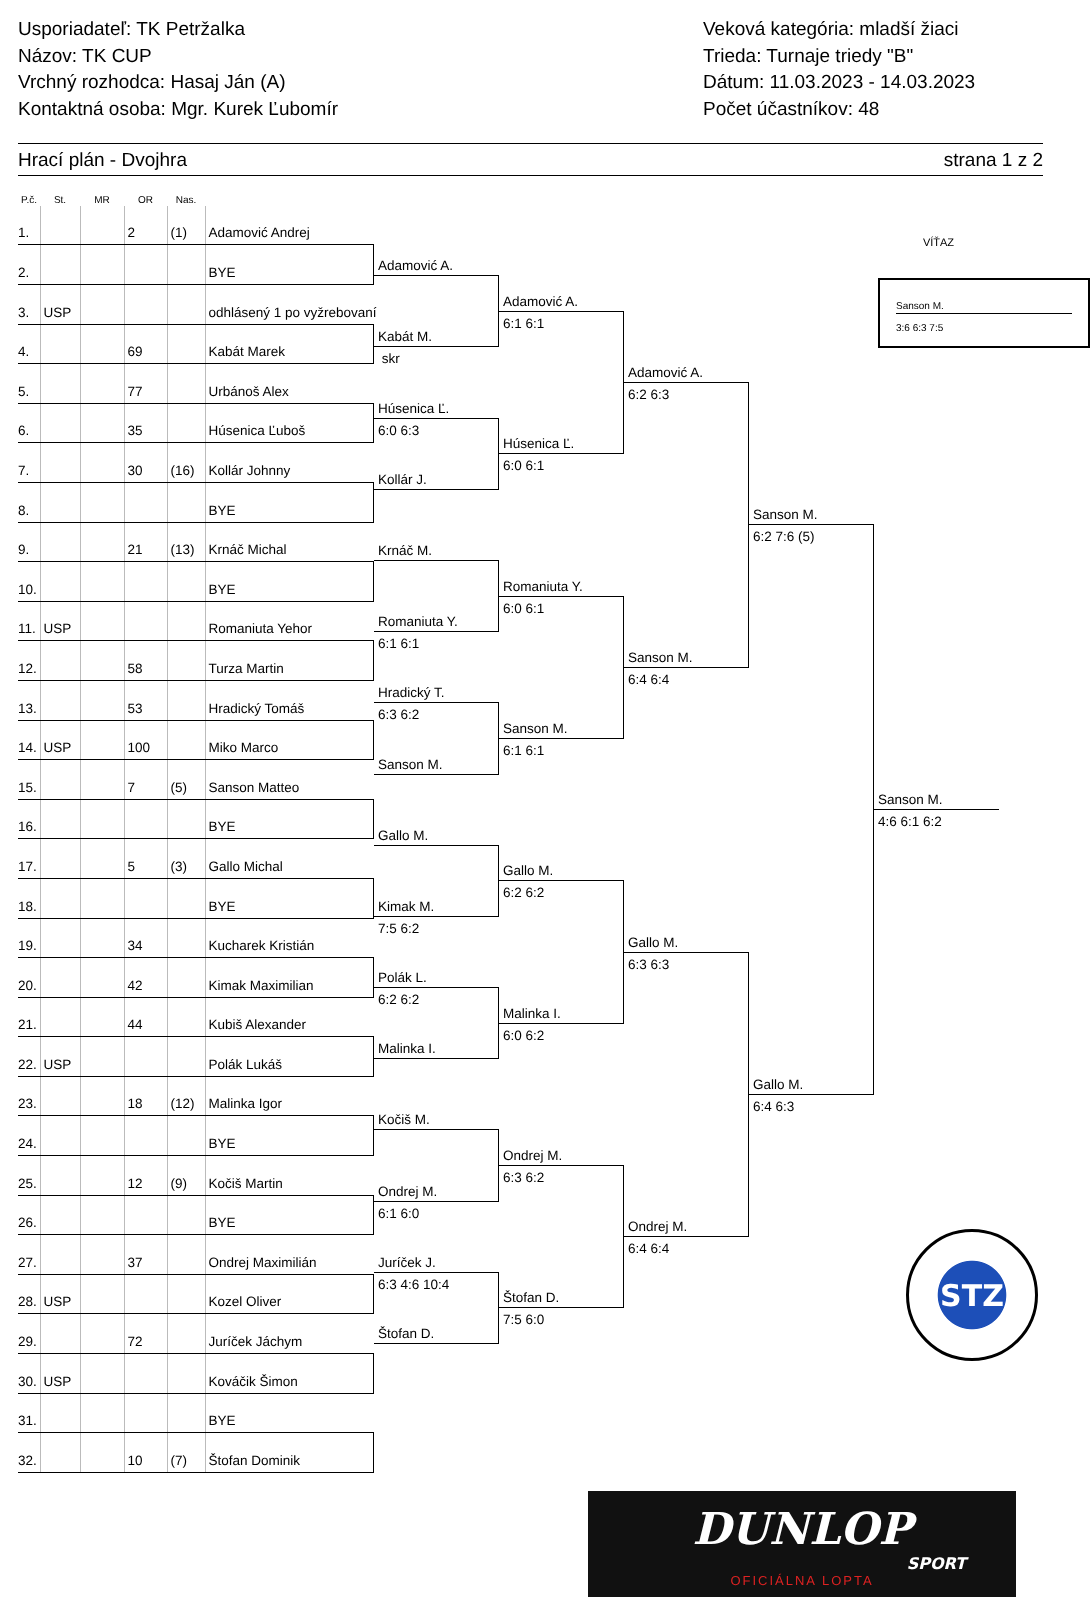Usporiadateľ: TK Petržalka
Názov: TK CUP
Vrchný rozhodca: Hasaj Ján (A)
Kontaktná osoba: Mgr. Kurek Ľubomír
Veková kategória: mladší žiaci
Trieda: Turnaje triedy "B"
Dátum: 11.03.2023 - 14.03.2023
Počet účastníkov: 48
Hrací plán - Dvojhra strana 1 z 2
| P.č. | St. | MR | OR | Nas. | |
| --- | --- | --- | --- | --- | --- |
| 1. | | | 2 | (1) | Adamović Andrej |
| 2. | | | | | BYE |
| 3. | USP | | | | odhlásený 1 po vyžrebovaní |
| 4. | | | 69 | | Kabát Marek |
| 5. | | | 77 | | Urbánoš Alex |
| 6. | | | 35 | | Húsenica Ľuboš |
| 7. | | | 30 | (16) | Kollár Johnny |
| 8. | | | | | BYE |
| 9. | | | 21 | (13) | Krnáč Michal |
| 10. | | | | | BYE |
| 11. | USP | | | | Romaniuta Yehor |
| 12. | | | 58 | | Turza Martin |
| 13. | | | 53 | | Hradický Tomáš |
| 14. | USP | | 100 | | Miko Marco |
| 15. | | | 7 | (5) | Sanson Matteo |
| 16. | | | | | BYE |
| 17. | | | 5 | (3) | Gallo Michal |
| 18. | | | | | BYE |
| 19. | | | 34 | | Kucharek Kristián |
| 20. | | | 42 | | Kimak Maximilian |
| 21. | | | 44 | | Kubiš Alexander |
| 22. | USP | | | | Polák Lukáš |
| 23. | | | 18 | (12) | Malinka Igor |
| 24. | | | | | BYE |
| 25. | | | 12 | (9) | Kočiš Martin |
| 26. | | | | | BYE |
| 27. | | | 37 | | Ondrej Maximilián |
| 28. | USP | | | | Kozel Oliver |
| 29. | | | 72 | | Juríček Jáchym |
| 30. | USP | | | | Kováčik Šimon |
| 31. | | | | | BYE |
| 32. | | | 10 | (7) | Štofan Dominik |
Adamović A.
Kabát M.
skr
Húsenica Ľ.
6:0 6:3
Kollár J.
Krnáč M.
Romaniuta Y.
6:1 6:1
Hradický T.
6:3 6:2
Sanson M.
Gallo M.
Kimak M.
7:5 6:2
Polák L.
6:2 6:2
Malinka I.
Kočiš M.
Ondrej M.
6:1 6:0
Juríček J.
6:3 4:6 10:4
Štofan D.
Adamović A.
6:1 6:1
Húsenica Ľ.
6:0 6:1
Romaniuta Y.
6:0 6:1
Sanson M.
6:1 6:1
Gallo M.
6:2 6:2
Malinka I.
6:0 6:2
Ondrej M.
6:3 6:2
Štofan D.
7:5 6:0
Adamović A.
6:2 6:3
Sanson M.
6:4 6:4
Gallo M.
6:3 6:3
Ondrej M.
6:4 6:4
Sanson M.
6:2 7:6 (5)
Gallo M.
6:4 6:3
VÍŤAZ
Sanson M.
3:6 6:3 7:5
Sanson M.
4:6 6:1 6:2
STZ
DUNLOP
SPORT
OFICIÁLNA LOPTA